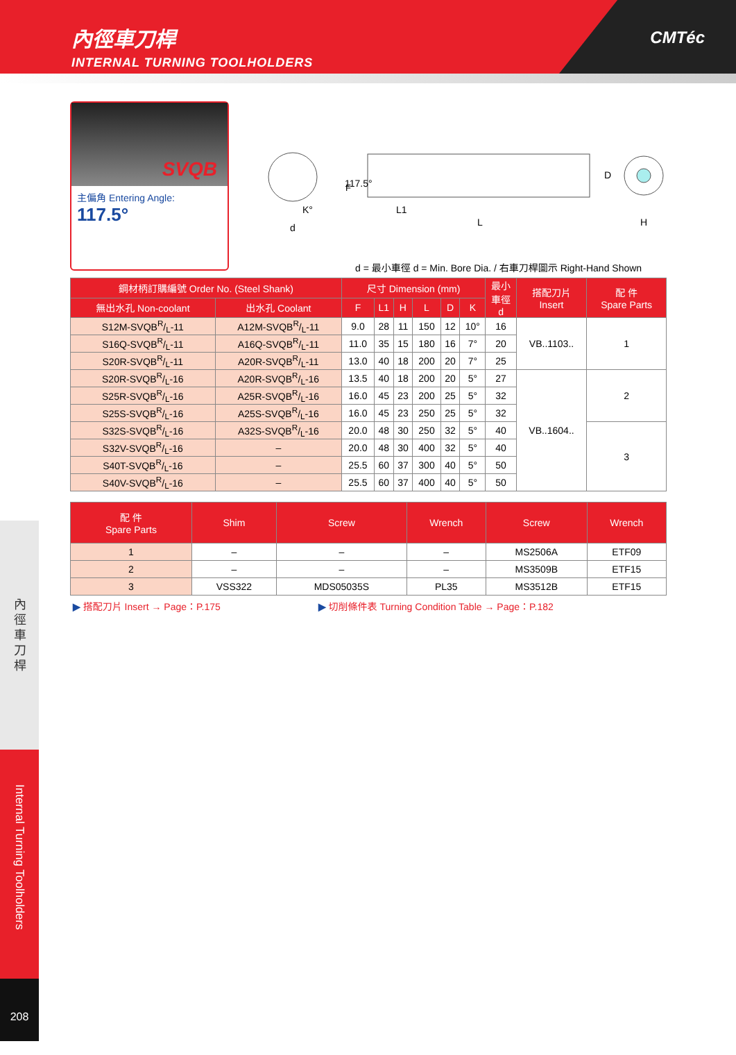內徑車刀桿
INTERNAL TURNING TOOLHOLDERS
CMTéc
SVQB
主偏角 Entering Angle:
117.5°
F
d
K°
117.5°
L1
L
D
H
d = 最小車徑 d = Min. Bore Dia. / 右車刀桿圖示 Right-Hand Shown
| 鋼材柄訂購編號 Order No. (Steel Shank) | | 尺寸 Dimension (mm) | | | | | | 最小 車徑 d | 搭配刀片 Insert | 配 件 Spare Parts |
| --- | --- | --- | --- | --- | --- | --- | --- | --- | --- | --- |
| 無出水孔 Non-coolant | 出水孔 Coolant | F | L1 | H | L | D | K | | | |
| S12M-SVQBR/L-11 | A12M-SVQBR/L-11 | 9.0 | 28 | 11 | 150 | 12 | 10° | 16 | VB..1103.. | 1 |
| S16Q-SVQBR/L-11 | A16Q-SVQBR/L-11 | 11.0 | 35 | 15 | 180 | 16 | 7° | 20 | | |
| S20R-SVQBR/L-11 | A20R-SVQBR/L-11 | 13.0 | 40 | 18 | 200 | 20 | 7° | 25 | | |
| S20R-SVQBR/L-16 | A20R-SVQBR/L-16 | 13.5 | 40 | 18 | 200 | 20 | 5° | 27 | VB..1604.. | 2 |
| S25R-SVQBR/L-16 | A25R-SVQBR/L-16 | 16.0 | 45 | 23 | 200 | 25 | 5° | 32 | | |
| S25S-SVQBR/L-16 | A25S-SVQBR/L-16 | 16.0 | 45 | 23 | 250 | 25 | 5° | 32 | | |
| S32S-SVQBR/L-16 | A32S-SVQBR/L-16 | 20.0 | 48 | 30 | 250 | 32 | 5° | 40 | | 3 |
| S32V-SVQBR/L-16 | – | 20.0 | 48 | 30 | 400 | 32 | 5° | 40 | | |
| S40T-SVQBR/L-16 | – | 25.5 | 60 | 37 | 300 | 40 | 5° | 50 | | |
| S40V-SVQBR/L-16 | – | 25.5 | 60 | 37 | 400 | 40 | 5° | 50 | | |
| 配 件 Spare Parts | Shim | Screw | Wrench | Screw | Wrench |
| --- | --- | --- | --- | --- | --- |
| 1 | – | – | – | MS2506A | ETF09 |
| 2 | – | – | – | MS3509B | ETF15 |
| 3 | VSS322 | MDS05035S | PL35 | MS3512B | ETF15 |
▶ 搭配刀片 Insert → Page：P.175 ▶ 切削條件表 Turning Condition Table → Page：P.182
內徑車刀桿
Internal Turning Toolholders
208